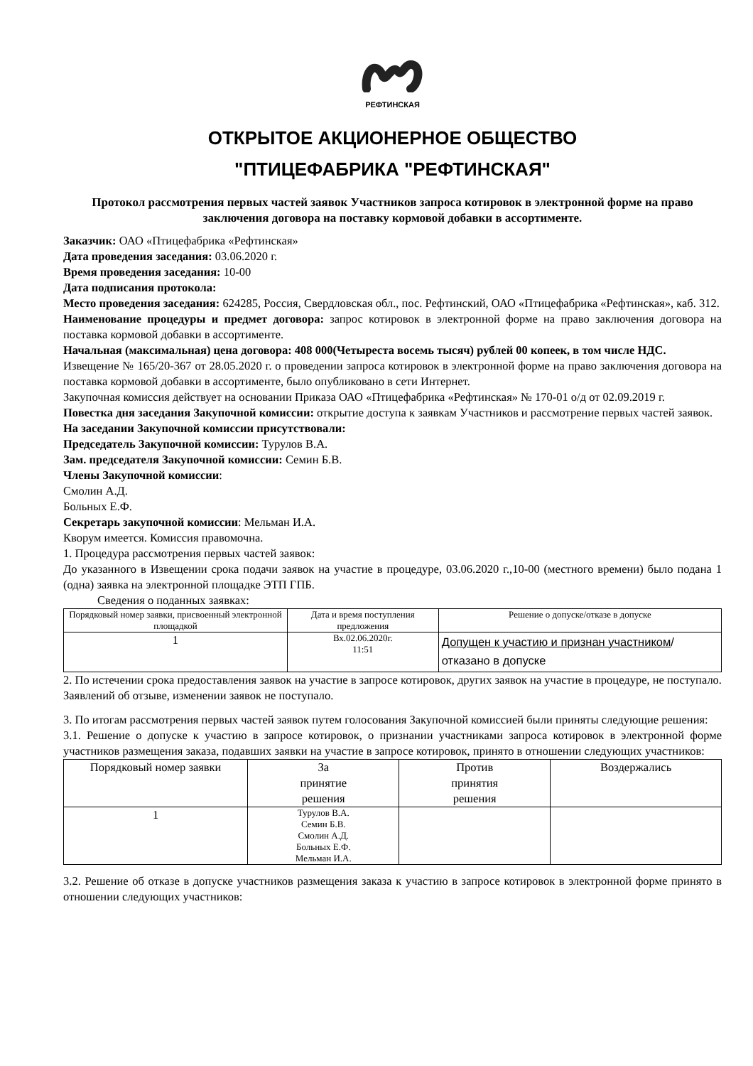РЕФТИНСКАЯ
ОТКРЫТОЕ АКЦИОНЕРНОЕ ОБЩЕСТВО
"ПТИЦЕФАБРИКА "РЕФТИНСКАЯ"
Протокол рассмотрения первых частей заявок Участников запроса котировок в электронной форме на право заключения договора на поставку кормовой добавки в ассортименте.
Заказчик: ОАО «Птицефабрика «Рефтинская»
Дата проведения заседания: 03.06.2020 г.
Время проведения заседания: 10-00
Дата подписания протокола:
Место проведения заседания: 624285, Россия, Свердловская обл., пос. Рефтинский, ОАО «Птицефабрика «Рефтинская», каб. 312.
Наименование процедуры и предмет договора: запрос котировок в электронной форме на право заключения договора на поставка кормовой добавки в ассортименте.
Начальная (максимальная) цена договора: 408 000(Четыреста восемь тысяч) рублей 00 копеек, в том числе НДС.
Извещение № 165/20-367 от 28.05.2020 г. о проведении запроса котировок в электронной форме на право заключения договора на поставка кормовой добавки в ассортименте, было опубликовано в сети Интернет.
Закупочная комиссия действует на основании Приказа ОАО «Птицефабрика «Рефтинская» № 170-01 о/д от 02.09.2019 г.
Повестка дня заседания Закупочной комиссии: открытие доступа к заявкам Участников и рассмотрение первых частей заявок.
На заседании Закупочной комиссии присутствовали:
Председатель Закупочной комиссии: Турулов В.А.
Зам. председателя Закупочной комиссии: Семин Б.В.
Члены Закупочной комиссии:
Смолин А.Д.
Больных Е.Ф.
Секретарь закупочной комиссии: Мельман И.А.
Кворум имеется. Комиссия правомочна.
1. Процедура рассмотрения первых частей заявок:
До указанного в Извещении срока подачи заявок на участие в процедуре, 03.06.2020 г.,10-00 (местного времени) было подана 1 (одна) заявка на электронной площадке ЭТП ГПБ.
Сведения о поданных заявках:
| Порядковый номер заявки, присвоенный электронной площадкой | Дата и время поступления предложения | Решение о допуске/отказе в допуске |
| --- | --- | --- |
| 1 | Вх.02.06.2020г. 11:51 | Допущен к участию и признан участником /отказано в допуске |
2. По истечении срока предоставления заявок на участие в запросе котировок, других заявок на участие в процедуре, не поступало. Заявлений об отзыве, изменении заявок не поступало.
3. По итогам рассмотрения первых частей заявок путем голосования Закупочной комиссией были приняты следующие решения:
3.1. Решение о допуске к участию в запросе котировок, о признании участниками запроса котировок в электронной форме участников размещения заказа, подавших заявки на участие в запросе котировок, принято в отношении следующих участников:
| Порядковый номер заявки | За принятие решения | Против принятия решения | Воздержались |
| --- | --- | --- | --- |
| 1 | Турулов В.А. Семин Б.В. Смолин А.Д. Больных Е.Ф. Мельман И.А. | | |
3.2. Решение об отказе в допуске участников размещения заказа к участию в запросе котировок в электронной форме принято в отношении следующих участников: